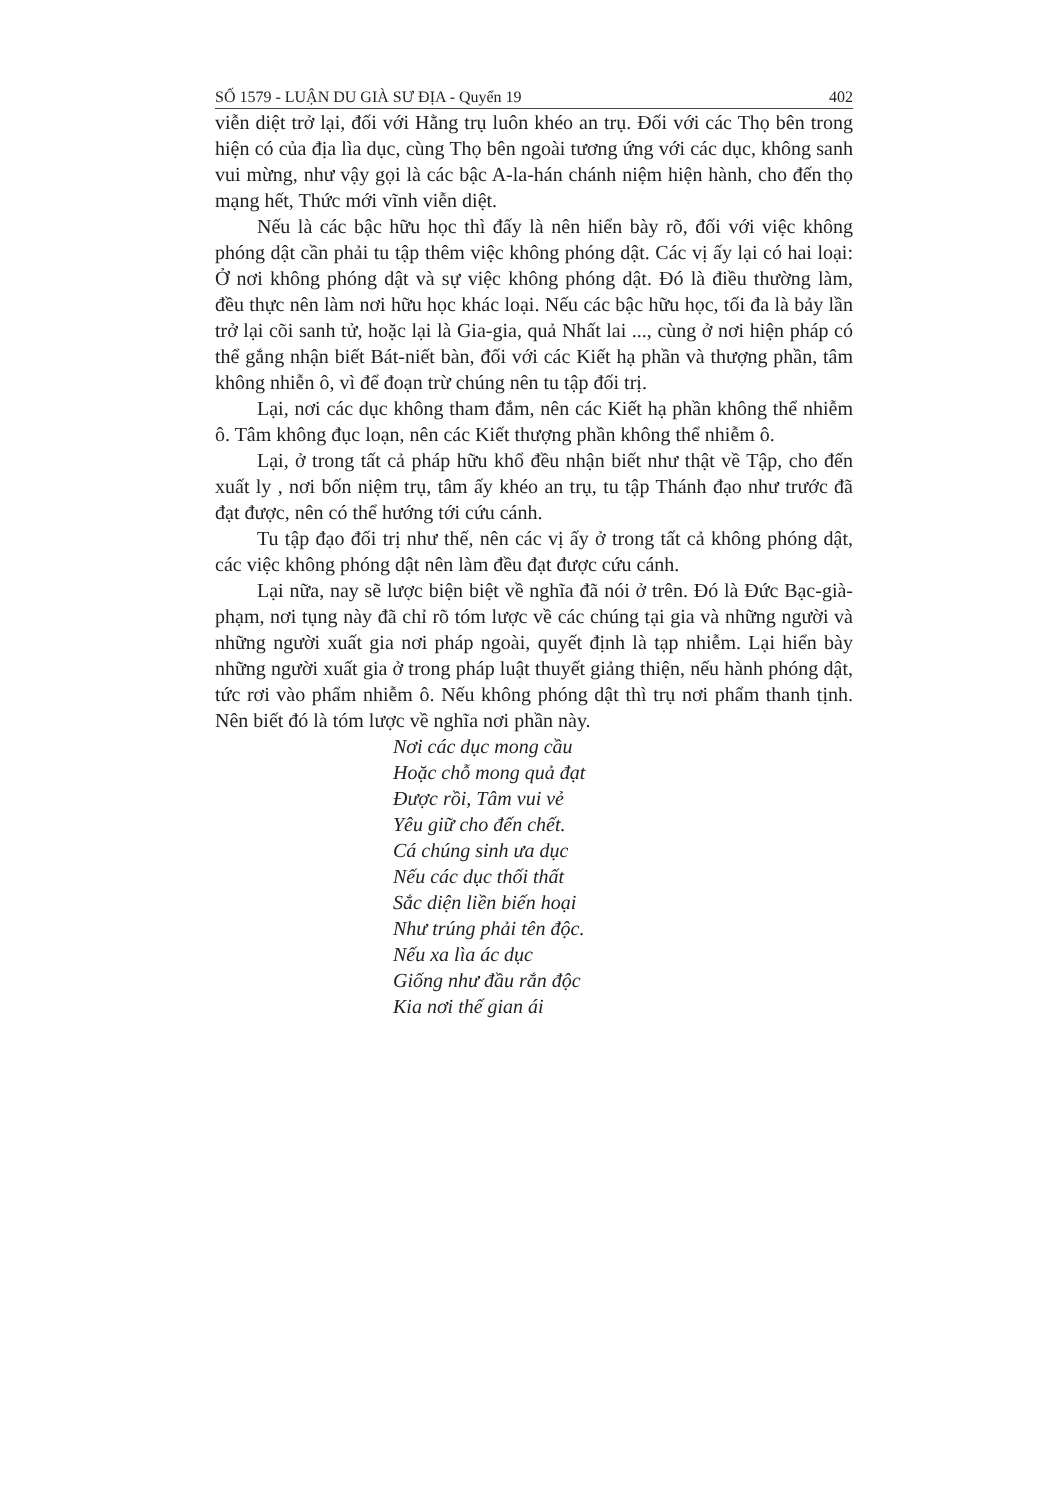SỐ 1579 - LUẬN DU GIÀ SƯ ĐỊA - Quyển 19 402
viễn diệt trở lại, đối với Hằng trụ luôn khéo an trụ. Đối với các Thọ bên trong hiện có của địa lìa dục, cùng Thọ bên ngoài tương ứng với các dục, không sanh vui mừng, như vậy gọi là các bậc A-la-hán chánh niệm hiện hành, cho đến thọ mạng hết, Thức mới vĩnh viễn diệt.
Nếu là các bậc hữu học thì đấy là nên hiển bày rõ, đối với việc không phóng dật cần phải tu tập thêm việc không phóng dật. Các vị ấy lại có hai loại: Ở nơi không phóng dật và sự việc không phóng dật. Đó là điều thường làm, đều thực nên làm nơi hữu học khác loại. Nếu các bậc hữu học, tối đa là bảy lần trở lại cõi sanh tử, hoặc lại là Gia-gia, quả Nhất lai ..., cùng ở nơi hiện pháp có thể gắng nhận biết Bát-niết bàn, đối với các Kiết hạ phần và thượng phần, tâm không nhiễn ô, vì để đoạn trừ chúng nên tu tập đối trị.
Lại, nơi các dục không tham đắm, nên các Kiết hạ phần không thể nhiễm ô. Tâm không đục loạn, nên các Kiết thượng phần không thể nhiễm ô.
Lại, ở trong tất cả pháp hữu khổ đều nhận biết như thật về Tập, cho đến xuất ly , nơi bốn niệm trụ, tâm ấy khéo an trụ, tu tập Thánh đạo như trước đã đạt được, nên có thể hướng tới cứu cánh.
Tu tập đạo đối trị như thế, nên các vị ấy ở trong tất cả không phóng dật, các việc không phóng dật nên làm đều đạt được cứu cánh.
Lại nữa, nay sẽ lược biện biệt về nghĩa đã nói ở trên. Đó là Đức Bạc-già-phạm, nơi tụng này đã chỉ rõ tóm lược về các chúng tại gia và những người và những người xuất gia nơi pháp ngoài, quyết định là tạp nhiễm. Lại hiển bày những người xuất gia ở trong pháp luật thuyết giảng thiện, nếu hành phóng dật, tức rơi vào phẩm nhiễm ô. Nếu không phóng dật thì trụ nơi phẩm thanh tịnh. Nên biết đó là tóm lược về nghĩa nơi phần này.
Nơi các dục mong cầu
Hoặc chỗ mong quả đạt
Được rồi, Tâm vui vẻ
Yêu giữ cho đến chết.
Cá chúng sinh ưa dục
Nếu các dục thối thất
Sắc diện liền biến hoại
Như trúng phải tên độc.
Nếu xa lìa ác dục
Giống như đầu rắn độc
Kia nơi thế gian ái